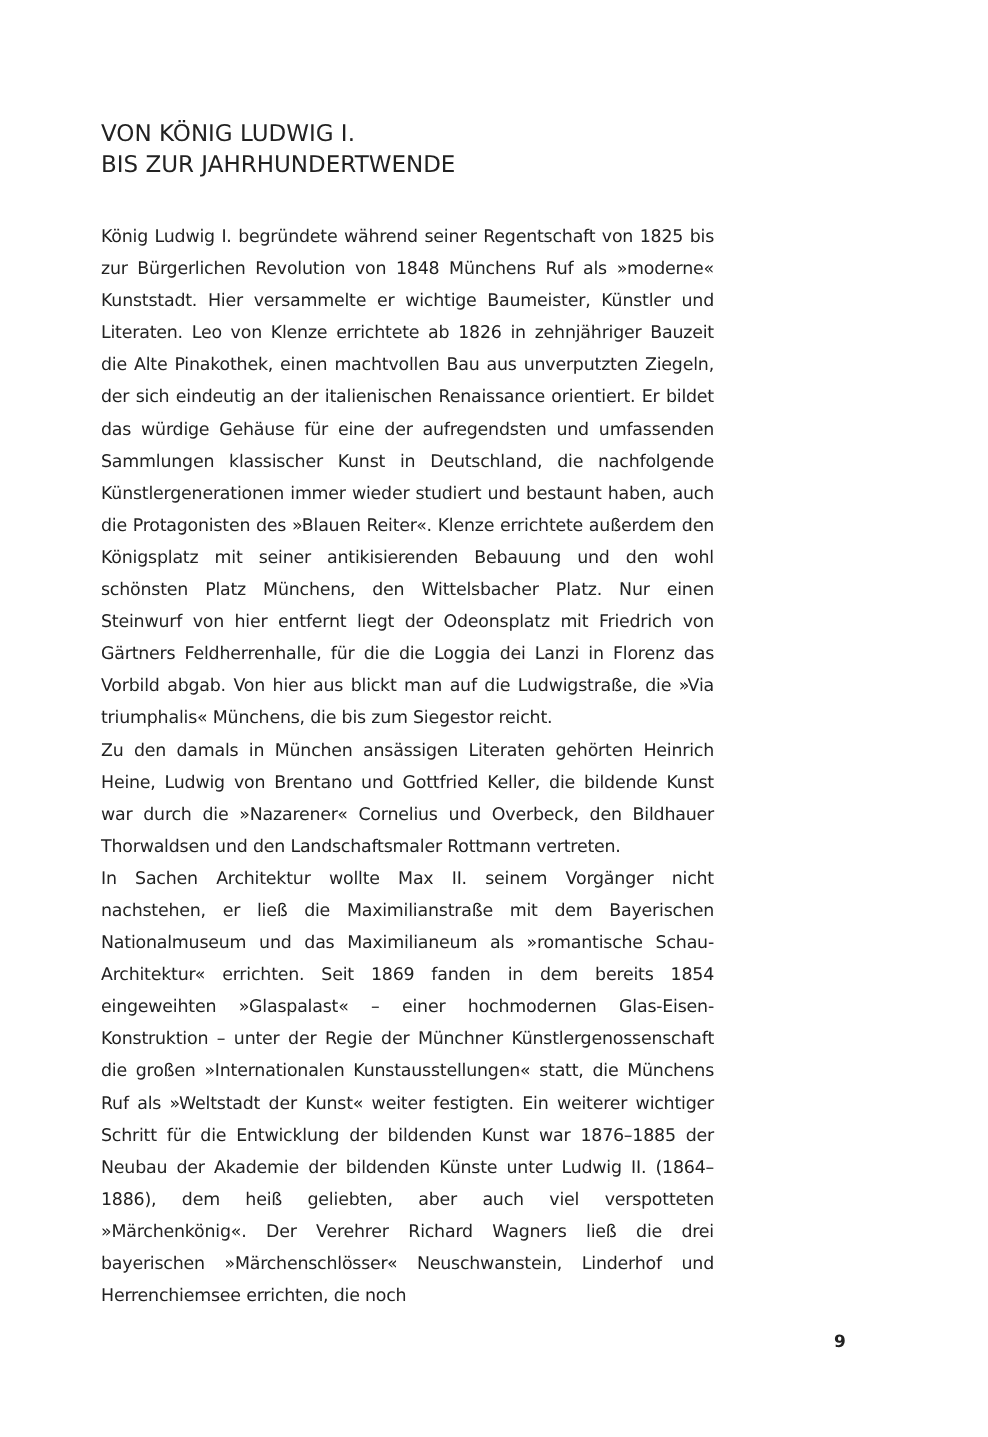VON KÖNIG LUDWIG I.
BIS ZUR JAHRHUNDERTWENDE
König Ludwig I. begründete während seiner Regentschaft von 1825 bis zur Bürgerlichen Revolution von 1848 Münchens Ruf als »moderne« Kunststadt. Hier versammelte er wichtige Baumeister, Künstler und Literaten. Leo von Klenze errichtete ab 1826 in zehnjähriger Bauzeit die Alte Pinakothek, einen machtvollen Bau aus unverputzten Ziegeln, der sich eindeutig an der italienischen Renaissance orientiert. Er bildet das würdige Gehäuse für eine der aufregendsten und umfassenden Sammlungen klassischer Kunst in Deutschland, die nachfolgende Künstlergenerationen immer wieder studiert und bestaunt haben, auch die Protagonisten des »Blauen Reiter«. Klenze errichtete außerdem den Königsplatz mit seiner antikisierenden Bebauung und den wohl schönsten Platz Münchens, den Wittelsbacher Platz. Nur einen Steinwurf von hier entfernt liegt der Odeonsplatz mit Friedrich von Gärtners Feldherrenhalle, für die die Loggia dei Lanzi in Florenz das Vorbild abgab. Von hier aus blickt man auf die Ludwigstraße, die »Via triumphalis« Münchens, die bis zum Siegestor reicht.
Zu den damals in München ansässigen Literaten gehörten Heinrich Heine, Ludwig von Brentano und Gottfried Keller, die bildende Kunst war durch die »Nazarener« Cornelius und Overbeck, den Bildhauer Thorwaldsen und den Landschaftsmaler Rottmann vertreten.
In Sachen Architektur wollte Max II. seinem Vorgänger nicht nachstehen, er ließ die Maximilianstraße mit dem Bayerischen Nationalmuseum und das Maximilianeum als »romantische Schau-Architektur« errichten. Seit 1869 fanden in dem bereits 1854 eingeweihten »Glaspalast« – einer hochmodernen Glas-Eisen-Konstruktion – unter der Regie der Münchner Künstlergenossenschaft die großen »Internationalen Kunstausstellungen« statt, die Münchens Ruf als »Weltstadt der Kunst« weiter festigten. Ein weiterer wichtiger Schritt für die Entwicklung der bildenden Kunst war 1876–1885 der Neubau der Akademie der bildenden Künste unter Ludwig II. (1864–1886), dem heiß geliebten, aber auch viel verspotteten »Märchenkönig«. Der Verehrer Richard Wagners ließ die drei bayerischen »Märchenschlösser« Neuschwanstein, Linderhof und Herrenchiemsee errichten, die noch
9